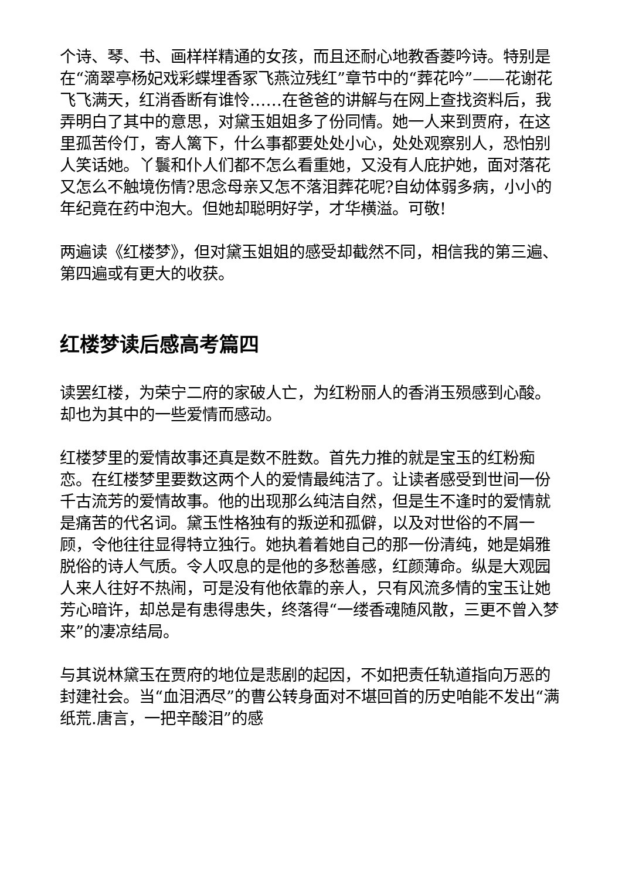个诗、琴、书、画样样精通的女孩，而且还耐心地教香菱吟诗。特别是在“滴翠亭杨妃戏彩蝶埋香冢飞燕泣残红”章节中的“葬花吟”——花谢花飞飞满天，红消香断有谁怜……在爸爸的讲解与在网上查找资料后，我弄明白了其中的意思，对黛玉姐姐多了份同情。她一人来到贾府，在这里孤苦伶仃，寄人篱下，什么事都要处处小心，处处观察别人，恐怕别人笑话她。丫鬟和仆人们都不怎么看重她，又没有人庇护她，面对落花又怎么不触境伤情?思念母亲又怎不落泪葬花呢?自幼体弱多病，小小的年纪竟在药中泡大。但她却聪明好学，才华横溢。可敬!
两遍读《红楼梦》，但对黛玉姐姐的感受却截然不同，相信我的第三遍、第四遍或有更大的收获。
红楼梦读后感高考篇四
读罢红楼，为荣宁二府的家破人亡，为红粉丽人的香消玉殒感到心酸。却也为其中的一些爱情而感动。
红楼梦里的爱情故事还真是数不胜数。首先力推的就是宝玉的红粉痴恋。在红楼梦里要数这两个人的爱情最纯洁了。让读者感受到世间一份千古流芳的爱情故事。他的出现那么纯洁自然，但是生不逢时的爱情就是痛苦的代名词。黛玉性格独有的叛逆和孤僻，以及对世俗的不屑一顾，令他往往显得特立独行。她执着着她自己的那一份清纯，她是娟雅脱俗的诗人气质。令人叹息的是他的多愁善感，红颜薄命。纵是大观园人来人往好不热闹，可是没有他依靠的亲人，只有风流多情的宝玉让她芳心暗许，却总是有患得患失，终落得“一缕香魂随风散，三更不曾入梦来”的凄凉结局。
与其说林黛玉在贾府的地位是悲剧的起因，不如把责任轨道指向万恶的封建社会。当“血泪洒尽”的曹公转身面对不堪回首的历史咱能不发出“满纸荒.唐言，一把辛酸泪”的感